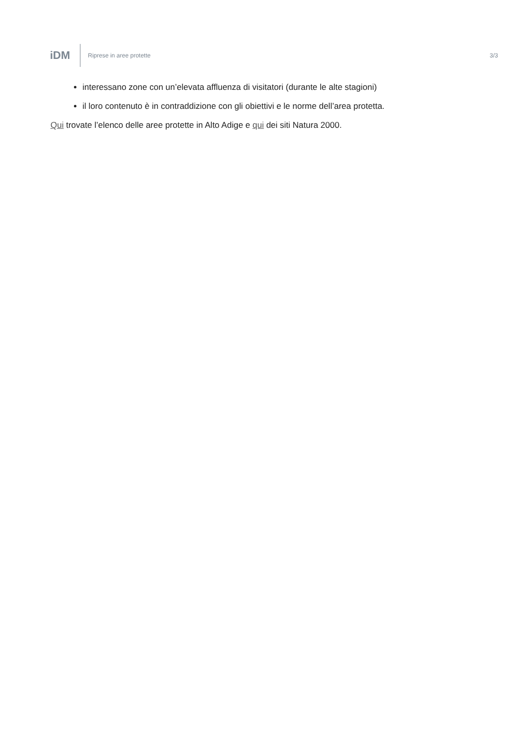iDM
Riprese in aree protette 3/3
interessano zone con un’elevata affluenza di visitatori (durante le alte stagioni)
il loro contenuto è in contraddizione con gli obiettivi e le norme dell’area protetta.
Qui trovate l’elenco delle aree protette in Alto Adige e qui dei siti Natura 2000.